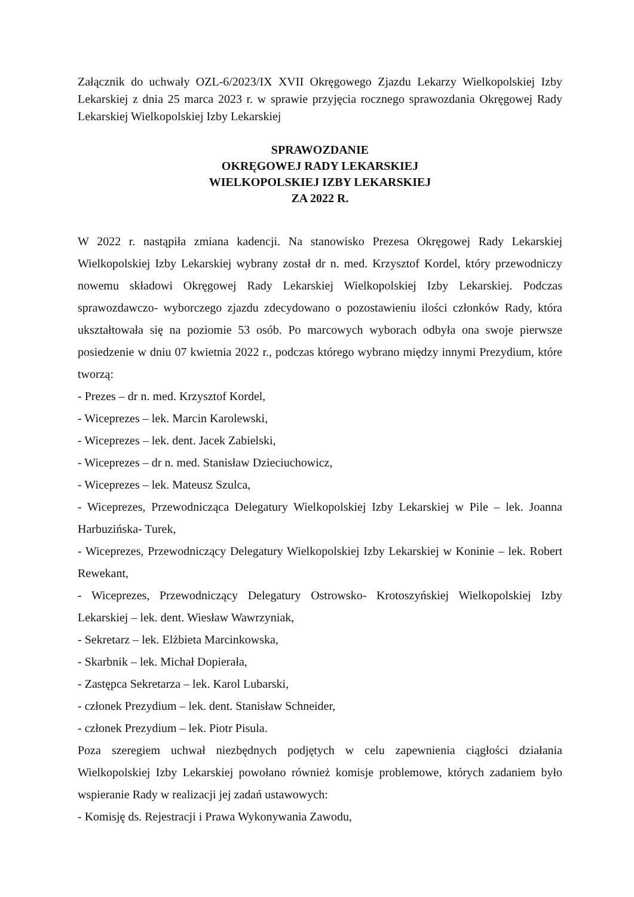Załącznik do uchwały OZL-6/2023/IX XVII Okręgowego Zjazdu Lekarzy Wielkopolskiej Izby Lekarskiej z dnia 25 marca 2023 r. w sprawie przyjęcia rocznego sprawozdania Okręgowej Rady Lekarskiej Wielkopolskiej Izby Lekarskiej
SPRAWOZDANIE
OKRĘGOWEJ RADY LEKARSKIEJ
WIELKOPOLSKIEJ IZBY LEKARSKIEJ
ZA 2022 R.
W 2022 r. nastąpiła zmiana kadencji. Na stanowisko Prezesa Okręgowej Rady Lekarskiej Wielkopolskiej Izby Lekarskiej wybrany został dr n. med. Krzysztof Kordel, który przewodniczy nowemu składowi Okręgowej Rady Lekarskiej Wielkopolskiej Izby Lekarskiej. Podczas sprawozdawczo- wyborczego zjazdu zdecydowano o pozostawieniu ilości członków Rady, która ukształtowała się na poziomie 53 osób. Po marcowych wyborach odbyła ona swoje pierwsze posiedzenie w dniu 07 kwietnia 2022 r., podczas którego wybrano między innymi Prezydium, które tworzą:
- Prezes – dr n. med. Krzysztof Kordel,
- Wiceprezes – lek. Marcin Karolewski,
- Wiceprezes – lek. dent. Jacek Zabielski,
- Wiceprezes – dr n. med. Stanisław Dzieciuchowicz,
- Wiceprezes – lek. Mateusz Szulca,
- Wiceprezes, Przewodnicząca Delegatury Wielkopolskiej Izby Lekarskiej w Pile – lek. Joanna Harbuzińska- Turek,
- Wiceprezes, Przewodniczący Delegatury Wielkopolskiej Izby Lekarskiej w Koninie – lek. Robert Rewekant,
- Wiceprezes, Przewodniczący Delegatury Ostrowsko- Krotoszyńskiej Wielkopolskiej Izby Lekarskiej – lek. dent. Wiesław Wawrzyniak,
- Sekretarz – lek. Elżbieta Marcinkowska,
- Skarbnik – lek. Michał Dopierała,
- Zastępca Sekretarza – lek. Karol Lubarski,
- członek Prezydium – lek. dent. Stanisław Schneider,
- członek Prezydium – lek. Piotr Pisula.
Poza szeregiem uchwał niezbędnych podjętych w celu zapewnienia ciągłości działania Wielkopolskiej Izby Lekarskiej powołano również komisje problemowe, których zadaniem było wspieranie Rady w realizacji jej zadań ustawowych:
- Komisję ds. Rejestracji i Prawa Wykonywania Zawodu,